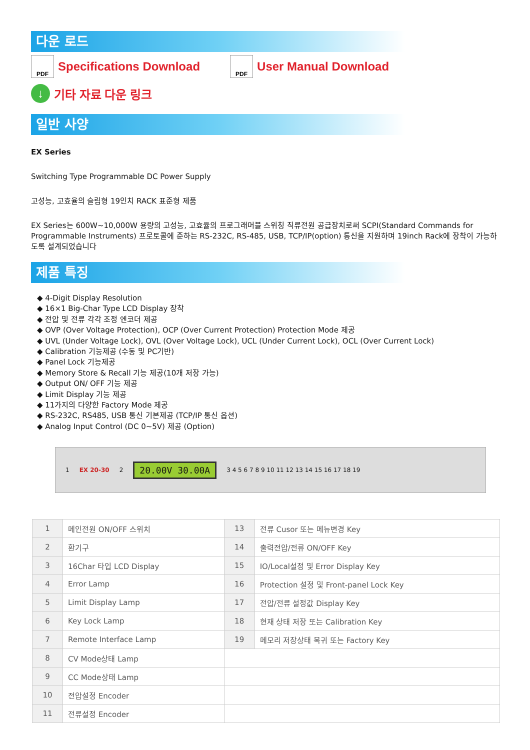다운 로드
PDF
Specifications Download
PDF
User Manual Download
↓ 기타 자료 다운 링크
일반 사양
EX Series
Switching Type Programmable DC Power Supply
고성능, 고효율의 슬림형 19인치 RACK 표준형 제품
EX Series는 600W~10,000W 용량의 고성능, 고효율의 프로그래머블 스위칭 직류전원 공급장치로써 SCPI(Standard Commands for Programmable Instruments) 프로토콜에 준하는 RS-232C, RS-485, USB, TCP/IP(option) 통신을 지원하며 19inch Rack에 장착이 가능하도록 설계되었습니다
제품 특징
◆ 4-Digit Display Resolution
◆ 16×1 Big-Char Type LCD Display 장착
◆ 전압 및 전류 각각 조정 엔코더 제공
◆ OVP (Over Voltage Protection), OCP (Over Current Protection) Protection Mode 제공
◆ UVL (Under Voltage Lock), OVL (Over Voltage Lock), UCL (Under Current Lock), OCL (Over Current Lock)
◆ Calibration 기능제공 (수동 및 PC기반)
◆ Panel Lock 기능제공
◆ Memory Store & Recall 기능 제공(10개 저장 가능)
◆ Output ON/ OFF 기능 제공
◆ Limit Display 기능 제공
◆ 11가지의 다양한 Factory Mode 제공
◆ RS-232C, RS485, USB 통신 기본제공 (TCP/IP 통신 옵션)
◆ Analog Input Control (DC 0~5V) 제공 (Option)
1 EX 20-30 2 20.00V 30.00A 3 4 5 6 7 8 9 10 11 12 13 14 15 16 17 18 19
| 1 | 메인전원 ON/OFF 스위치 | 13 | 전류 Cusor 또는 메뉴변경 Key |
| 2 | 환기구 | 14 | 출력전압/전류 ON/OFF Key |
| 3 | 16Char 타입 LCD Display | 15 | IO/Local설정 및 Error Display Key |
| 4 | Error Lamp | 16 | Protection 설정 및 Front-panel Lock Key |
| 5 | Limit Display Lamp | 17 | 전압/전류 설정값 Display Key |
| 6 | Key Lock Lamp | 18 | 현재 상태 저장 또는 Calibration Key |
| 7 | Remote Interface Lamp | 19 | 메모리 저장상태 복귀 또는 Factory Key |
| 8 | CV Mode상태 Lamp | | |
| 9 | CC Mode상태 Lamp | | |
| 10 | 전압설정 Encoder | | |
| 11 | 전류설정 Encoder | | |